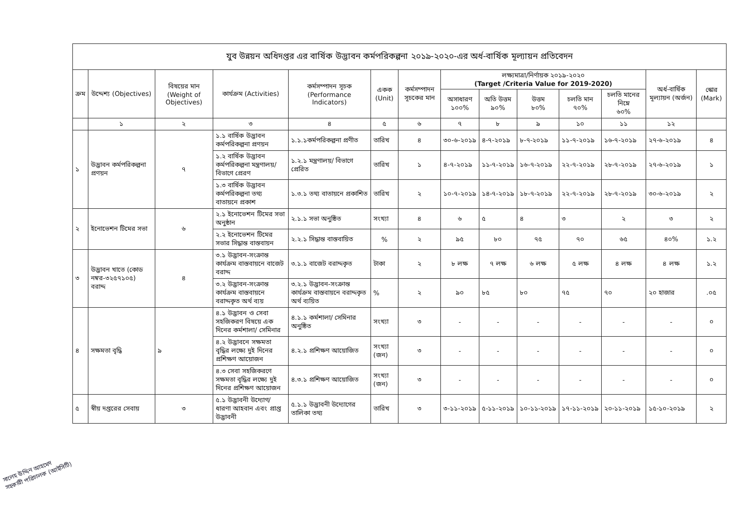| যুব উন্নয়ন অধিদপ্তর এর বার্ষিক উদ্ভাবন কর্মপরিকল্পনা ২০১৯-২০২০-এর অর্ধ-বার্ষিক মূল্যায়ন প্রতিবেদন | | | | | | | | | | | | | |
| ক্রম | উদ্দেশ্য (Objectives) | বিষয়ের মান (Weight of Objectives) | কার্যক্রম (Activities) | কর্মসম্পাদন সূচক (Performance Indicators) | একক (Unit) | কর্মসম্পাদন সূচকের মান | লক্ষ্যমাত্রা/নির্ণায়ক ২০১৯-২০২০ (Target /Criteria Value for 2019-2020) | | | | | অর্ধ-বার্ষিক মূল্যায়ন (অর্জন) | স্কোর (Mark) |
| | | | | | | | অসাধারণ ১০০% | অতি উত্তম ৯০% | উত্তম ৮০% | চলতি মান ৭০% | চলতি মানের নিম্নে ৬০% | | |
| | ১ | ২ | ৩ | ৪ | ৫ | ৬ | ৭ | ৮ | ৯ | ১০ | ১১ | ১২ | |
| ১ | উদ্ভাবন কর্মপরিকল্পনা প্রণয়ন | ৭ | ১.১ বার্ষিক উদ্ভাবন কর্মপরিকল্পনা প্রণয়ন | ১.১.১কর্মপরিকল্পনা প্রণীত | তারিখ | ৪ | ৩০-৬-২০১৯ | ৪-৭-২০১৯ | ৮-৭-২০১৯ | ১১-৭-২০১৯ | ১৬-৭-২০১৯ | ২৭-৬-২০১৯ | ৪ |
| | | | ১.২ বার্ষিক উদ্ভাবন কর্মপরিকল্পনা মন্ত্রণালয়/বিভাগে প্রেরণ | ১.২.১ মন্ত্রণালয়/ বিভাগে প্রেরিত | তারিখ | ১ | ৪-৭-২০১৯ | ১১-৭-২০১৯ | ১৬-৭-২০১৯ | ২২-৭-২০১৯ | ২৮-৭-২০১৯ | ২৭-৬-২০১৯ | ১ |
| | | | ১.৩ বার্ষিক উদ্ভাবন কর্মপরিকল্পনা তথ্য বাতায়নে প্রকাশ | ১.৩.১ তথ্য বাতায়নে প্রকাশিত | তারিখ | ২ | ১০-৭-২০১৯ | ১৪-৭-২০১৯ | ১৮-৭-২০১৯ | ২২-৭-২০১৯ | ২৮-৭-২০১৯ | ৩০-৬-২০১৯ | ২ |
| ২ | ইনোভেশন টিমের সভা | ৬ | ২.১ ইনোভেশন টিমের সভা অনুষ্ঠান | ২.১.১ সভা অনুষ্ঠিত | সংখ্যা | ৪ | ৬ | ৫ | ৪ | ৩ | ২ | ৩ | ২ |
| | | | ২.২ ইনোভেশন টিমের সভার সিদ্ধান্ত বাস্তবায়ন | ২.২.১ সিদ্ধান্ত বাস্তবায়িত | % | ২ | ৯৫ | ৮০ | ৭৫ | ৭০ | ৬৫ | ৪০% | ১.২ |
| ৩ | উদ্ভাবন খাতে (কোড নম্বর-৩২৫৭১০৫) বরাদ্দ | ৪ | ৩.১ উদ্ভাবন-সংক্রান্ত কার্যক্রম বাস্তবায়নে বাজেট বরাদ্দ | ৩.১.১ বাজেট বরাদ্দকৃত | টাকা | ২ | ৮ লক্ষ | ৭ লক্ষ | ৬ লক্ষ | ৫ লক্ষ | ৪ লক্ষ | ৪ লক্ষ | ১.২ |
| | | | ৩.২ উদ্ভাবন-সংক্রান্ত কার্যক্রম বাস্তবায়নে বরাদ্দকৃত অর্থ ব্যয় | ৩.২.১ উদ্ভাবন-সংক্রান্ত কার্যক্রম বাস্তবায়নে বরাদ্দকৃত অর্থ ব্যয়িত | % | ২ | ৯০ | ৮৫ | ৮০ | ৭৫ | ৭০ | ২০ হাজার | .০৫ |
| ৪ | সক্ষমতা বৃদ্ধি | ৯ | ৪.১ উদ্ভাবন ও সেবা সহজিকরণ বিষয়ে এক দিনের কর্মশালা/ সেমিনার | ৪.১.১ কর্মশালা/ সেমিনার অনুষ্ঠিত | সংখ্যা | ৩ | - | - | - | - | - | - | ০ |
| | | | ৪.২ উদ্ভাবনে সক্ষমতা বৃদ্ধির লক্ষ্যে দুই দিনের প্রশিক্ষণ আয়োজন | ৪.২.১ প্রশিক্ষণ আয়োজিত | সংখ্যা (জন) | ৩ | - | - | - | - | - | - | ০ |
| | | | ৪.৩ সেবা সহজিকরণে সক্ষমতা বৃদ্ধির লক্ষ্যে দুই দিনের প্রশিক্ষণ আয়োজন | ৪.৩.১ প্রশিক্ষণ আয়োজিত | সংখ্যা (জন) | ৩ | - | - | - | - | - | - | ০ |
| ৫ | স্বীয় দপ্তরের সেবায় | ৩ | ৫.১ উদ্ভাবনী উদ্যোগ/ধারণা আহবান এবং প্রাপ্ত উদ্ভাবনী | ৫.১.১ উদ্ভাবনী উদ্যোগের তালিকা তথ্য | তারিখ | ৩ | ৩-১১-২০১৯ | ৫-১১-২০১৯ | ১০-১১-২০১৯ | ১৭-১১-২০১৯ | ২০-১১-২০১৯ | ১৫-১০-২০১৯ | ২ |
সালেহ উদ্দিন আহমেদ
সহকারী পরিচালক (আইসিটি)